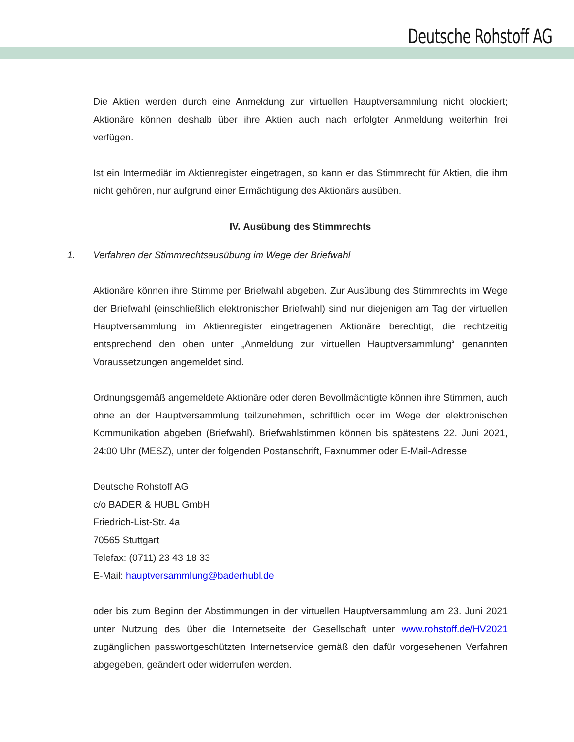Deutsche Rohstoff AG
Die Aktien werden durch eine Anmeldung zur virtuellen Hauptversammlung nicht blockiert; Aktionäre können deshalb über ihre Aktien auch nach erfolgter Anmeldung weiterhin frei verfügen.
Ist ein Intermediär im Aktienregister eingetragen, so kann er das Stimmrecht für Aktien, die ihm nicht gehören, nur aufgrund einer Ermächtigung des Aktionärs ausüben.
IV. Ausübung des Stimmrechts
1. Verfahren der Stimmrechtsausübung im Wege der Briefwahl
Aktionäre können ihre Stimme per Briefwahl abgeben. Zur Ausübung des Stimmrechts im Wege der Briefwahl (einschließlich elektronischer Briefwahl) sind nur diejenigen am Tag der virtuellen Hauptversammlung im Aktienregister eingetragenen Aktionäre berechtigt, die rechtzeitig entsprechend den oben unter „Anmeldung zur virtuellen Hauptversammlung“ genannten Voraussetzungen angemeldet sind.
Ordnungsgemäß angemeldete Aktionäre oder deren Bevollmächtigte können ihre Stimmen, auch ohne an der Hauptversammlung teilzunehmen, schriftlich oder im Wege der elektronischen Kommunikation abgeben (Briefwahl). Briefwahlstimmen können bis spätestens 22. Juni 2021, 24:00 Uhr (MESZ), unter der folgenden Postanschrift, Faxnummer oder E-Mail-Adresse
Deutsche Rohstoff AG
c/o BADER & HUBL GmbH
Friedrich-List-Str. 4a
70565 Stuttgart
Telefax: (0711) 23 43 18 33
E-Mail: hauptversammlung@baderhubl.de
oder bis zum Beginn der Abstimmungen in der virtuellen Hauptversammlung am 23. Juni 2021 unter Nutzung des über die Internetseite der Gesellschaft unter www.rohstoff.de/HV2021 zugänglichen passwortgeschützten Internetservice gemäß den dafür vorgesehenen Verfahren abgegeben, geändert oder widerrufen werden.